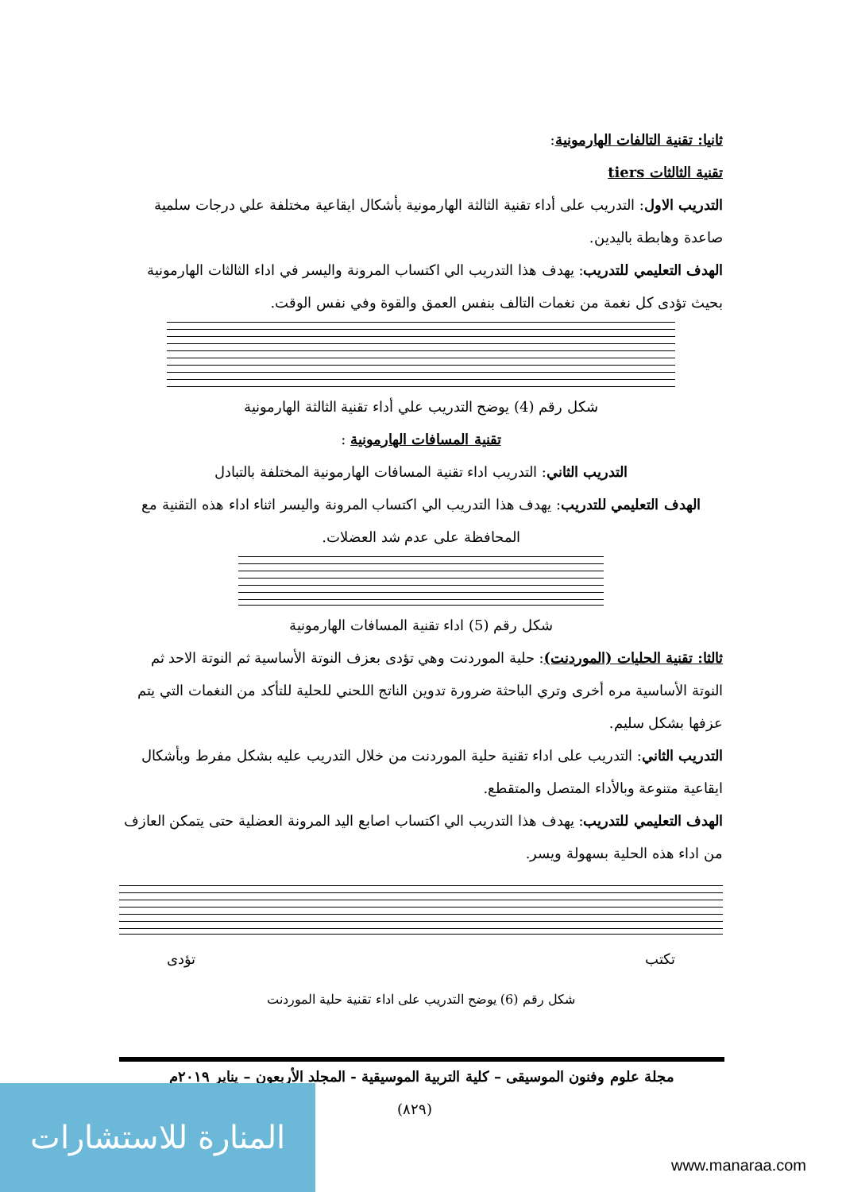ثانيا: تقنية التالفات الهارمونية:
تقنية الثالثات tiers
التدريب الاول: التدريب على أداء تقنية الثالثة الهارمونية بأشكال ايقاعية مختلفة علي درجات سلمية صاعدة وهابطة باليدين.
الهدف التعليمي للتدريب: يهدف هذا التدريب الي اكتساب المرونة واليسر في اداء الثالثات الهارمونية بحيث تؤدى كل نغمة من نغمات التالف بنفس العمق والقوة وفي نفس الوقت.
شكل رقم (4) يوضح التدريب علي أداء تقنية الثالثة الهارمونية
تقنية المسافات الهارمونية :
التدريب الثاني: التدريب اداء تقنية المسافات الهارمونية المختلفة بالتبادل
الهدف التعليمي للتدريب: يهدف هذا التدريب الي اكتساب المرونة واليسر اثناء اداء هذه التقنية مع المحافظة على عدم شد العضلات.
شكل رقم (5) اداء تقنية المسافات الهارمونية
ثالثا: تقنية الحليات (الموردنت): حلية الموردنت وهي تؤدى بعزف النوتة الأساسية ثم النوتة الاحد ثم النوتة الأساسية مره أخرى وتري الباحثة ضرورة تدوين الناتج اللحني للحلية للتأكد من النغمات التي يتم عزفها بشكل سليم.
التدريب الثاني: التدريب على اداء تقنية حلية الموردنت من خلال التدريب عليه بشكل مفرط وبأشكال ايقاعية متنوعة وبالأداء المتصل والمتقطع.
الهدف التعليمي للتدريب: يهدف هذا التدريب الي اكتساب اصابع اليد المرونة العضلية حتى يتمكن العازف من اداء هذه الحلية بسهولة ويسر.
تكتب تؤدى
شكل رقم (6) يوضح التدريب على اداء تقنية حلية الموردنت
مجلة علوم وفنون الموسيقى – كلية التربية الموسيقية - المجلد الأربعون – يناير ٢٠١٩م
(٨٢٩)
المنارة للاستشارات
www.manaraa.com